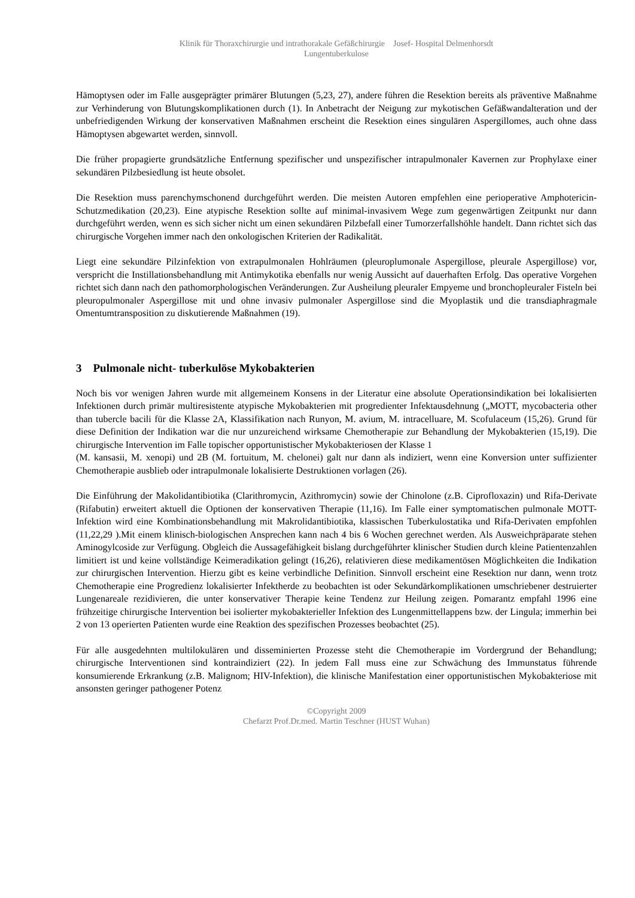Klinik für Thoraxchirurgie und intrathorakale Gefäßchirurgie Josef- Hospital Delmenhorsdt
Lungentuberkulose
Hämoptysen oder im Falle ausgeprägter primärer Blutungen (5,23, 27), andere führen die Resektion bereits als präventive Maßnahme zur Verhinderung von Blutungskomplikationen durch (1). In Anbetracht der Neigung zur mykotischen Gefäßwandalteration und der unbefriedigenden Wirkung der konservativen Maßnahmen erscheint die Resektion eines singulären Aspergillomes, auch ohne dass Hämoptysen abgewartet werden, sinnvoll.
Die früher propagierte grundsätzliche Entfernung spezifischer und unspezifischer intrapulmonaler Kavernen zur Prophylaxe einer sekundären Pilzbesiedlung ist heute obsolet.
Die Resektion muss parenchymschonend durchgeführt werden. Die meisten Autoren empfehlen eine perioperative Amphotericin-Schutzmedikation (20,23). Eine atypische Resektion sollte auf minimal-invasivem Wege zum gegenwärtigen Zeitpunkt nur dann durchgeführt werden, wenn es sich sicher nicht um einen sekundären Pilzbefall einer Tumorzerfallshöhle handelt. Dann richtet sich das chirurgische Vorgehen immer nach den onkologischen Kriterien der Radikalität.
Liegt eine sekundäre Pilzinfektion von extrapulmonalen Hohlräumen (pleuroplumonale Aspergillose, pleurale Aspergillose) vor, verspricht die Instillationsbehandlung mit Antimykotika ebenfalls nur wenig Aussicht auf dauerhaften Erfolg. Das operative Vorgehen richtet sich dann nach den pathomorphologischen Veränderungen. Zur Ausheilung pleuraler Empyeme und bronchopleuraler Fisteln bei pleuropulmonaler Aspergillose mit und ohne invasiv pulmonaler Aspergillose sind die Myoplastik und die transdiaphragmale Omentumtransposition zu diskutierende Maßnahmen (19).
3 Pulmonale nicht- tuberkulöse Mykobakterien
Noch bis vor wenigen Jahren wurde mit allgemeinem Konsens in der Literatur eine absolute Operationsindikation bei lokalisierten Infektionen durch primär multiresistente atypische Mykobakterien mit progredienter Infektausdehnung („MOTT, mycobacteria other than tubercle bacili für die Klasse 2A, Klassifikation nach Runyon, M. avium, M. intracelluare, M. Scofulaceum (15,26). Grund für diese Definition der Indikation war die nur unzureichend wirksame Chemotherapie zur Behandlung der Mykobakterien (15,19). Die chirurgische Intervention im Falle topischer opportunistischer Mykobakteriosen der Klasse 1
(M. kansasii, M. xenopi) und 2B (M. fortuitum, M. chelonei) galt nur dann als indiziert, wenn eine Konversion unter suffizienter Chemotherapie ausblieb oder intrapulmonale lokalisierte Destruktionen vorlagen (26).
Die Einführung der Makolidantibiotika (Clarithromycin, Azithromycin) sowie der Chinolone (z.B. Ciprofloxazin) und Rifa-Derivate (Rifabutin) erweitert aktuell die Optionen der konservativen Therapie (11,16). Im Falle einer symptomatischen pulmonale MOTT-Infektion wird eine Kombinationsbehandlung mit Makrolidantibiotika, klassischen Tuberkulostatika und Rifa-Derivaten empfohlen (11,22,29 ).Mit einem klinisch-biologischen Ansprechen kann nach 4 bis 6 Wochen gerechnet werden. Als Ausweichpräparate stehen Aminogylcoside zur Verfügung. Obgleich die Aussagefähigkeit bislang durchgeführter klinischer Studien durch kleine Patientenzahlen limitiert ist und keine vollständige Keimeradikation gelingt (16,26), relativieren diese medikamentösen Möglichkeiten die Indikation zur chirurgischen Intervention. Hierzu gibt es keine verbindliche Definition. Sinnvoll erscheint eine Resektion nur dann, wenn trotz Chemotherapie eine Progredienz lokalisierter Infektherde zu beobachten ist oder Sekundärkomplikationen umschriebener destruierter Lungenareale rezidivieren, die unter konservativer Therapie keine Tendenz zur Heilung zeigen. Pomarantz empfahl 1996 eine frühzeitige chirurgische Intervention bei isolierter mykobakterieller Infektion des Lungenmittellappens bzw. der Lingula; immerhin bei 2 von 13 operierten Patienten wurde eine Reaktion des spezifischen Prozesses beobachtet (25).
Für alle ausgedehnten multilokulären und disseminierten Prozesse steht die Chemotherapie im Vordergrund der Behandlung; chirurgische Interventionen sind kontraindiziert (22). In jedem Fall muss eine zur Schwächung des Immunstatus führende konsumierende Erkrankung (z.B. Malignom; HIV-Infektion), die klinische Manifestation einer opportunistischen Mykobakteriose mit ansonsten geringer pathogener Potenz
©Copyright 2009
Chefarzt Prof.Dr.med. Martin Teschner (HUST Wuhan)